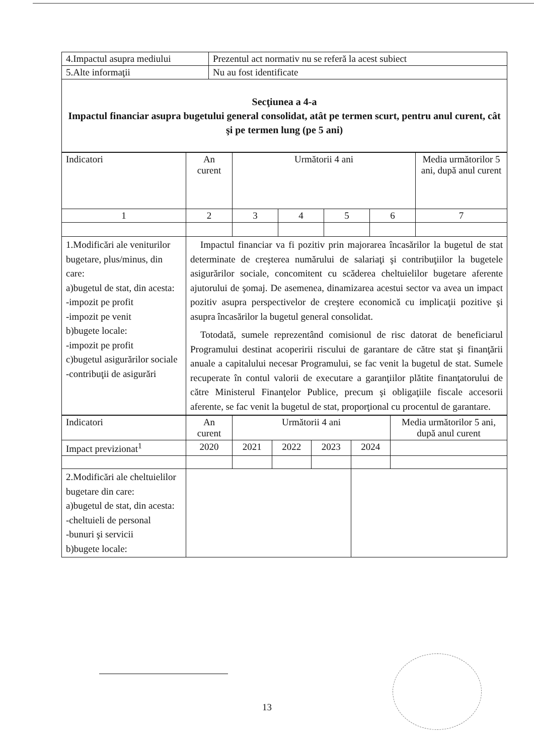| 4.Impactul asupra mediului | Prezentul act normativ nu se referă la acest subiect |
| 5.Alte informaţii | Nu au fost identificate |
| Secţiunea a 4-a Impactul financiar asupra bugetului general consolidat, atât pe termen scurt, pentru anul curent, cât şi pe termen lung (pe 5 ani) | |
| Indicatori | An curent | Următorii 4 ani | | | | Media următorilor 5 ani, după anul curent |
| --- | --- | --- | --- | --- | --- | --- |
| 1 | 2 | 3 | 4 | 5 | 6 | 7 |
| 1.Modificări ale veniturilor bugetare, plus/minus, din care: a)bugetul de stat, din acesta: -impozit pe profit -impozit pe venit b)bugete locale: -impozit pe profit c)bugetul asigurărilor sociale -contribuţii de asigurări | Impactul financiar va fi pozitiv prin majorarea încasărilor la bugetul de stat determinate de creşterea numărului de salariaţi şi contribuţiilor la bugetele asigurărilor sociale, concomitent cu scăderea cheltuielilor bugetare aferente ajutorului de şomaj. De asemenea, dinamizarea acestui sector va avea un impact pozitiv asupra perspectivelor de creştere economică cu implicaţii pozitive şi asupra încasărilor la bugetul general consolidat. Totodată, sumele reprezentând comisionul de risc datorat de beneficiarul Programului destinat acoperirii riscului de garantare de către stat şi finanţării anuale a capitalului necesar Programului, se fac venit la bugetul de stat. Sumele recuperate în contul valorii de executare a garanţiilor plătite finanţatorului de către Ministerul Finanţelor Publice, precum şi obligaţiile fiscale accesorii aferente, se fac venit la bugetul de stat, proporţional cu procentul de garantare. | | | | | |
| Indicatori | An curent | Următorii 4 ani | | | | Media următorilor 5 ani, după anul curent |
| --- | --- | --- | --- | --- | --- | --- |
| Impact previzionat<sup>1</sup> | 2020 | 2021 | 2022 | 2023 | 2024 | |
| 2.Modificări ale cheltuielilor bugetare din care: a)bugetul de stat, din acesta: -cheltuieli de personal -bunuri şi servicii b)bugete locale: | | | | | | |
13